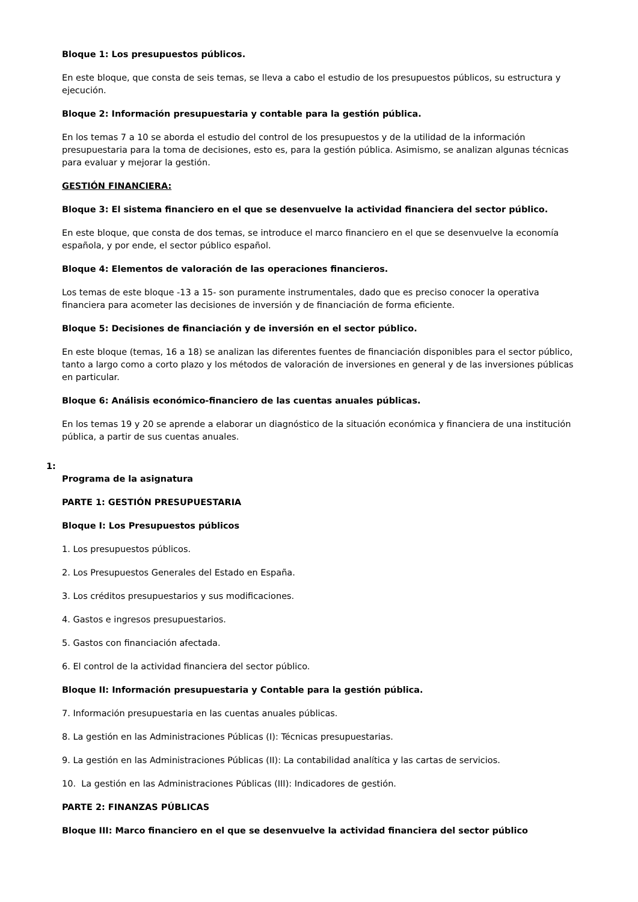Bloque 1: Los presupuestos públicos.
En este bloque, que consta de seis temas, se lleva a cabo el estudio de los presupuestos públicos, su estructura y ejecución.
Bloque 2: Información presupuestaria y contable para la gestión pública.
En los temas 7 a 10 se aborda el estudio del control de los presupuestos y de la utilidad de la información presupuestaria para la toma de decisiones, esto es, para la gestión pública. Asimismo, se analizan algunas técnicas para evaluar y mejorar la gestión.
GESTIÓN FINANCIERA:
Bloque 3: El sistema financiero en el que se desenvuelve la actividad financiera del sector público.
En este bloque, que consta de dos temas, se introduce el marco financiero en el que se desenvuelve la economía española, y por ende, el sector público español.
Bloque 4: Elementos de valoración de las operaciones financieros.
Los temas de este bloque -13 a 15- son puramente instrumentales, dado que es preciso conocer la operativa financiera para acometer las decisiones de inversión y de financiación de forma eficiente.
Bloque 5: Decisiones de financiación y de inversión en el sector público.
En este bloque (temas, 16 a 18) se analizan las diferentes fuentes de financiación disponibles para el sector público, tanto a largo como a corto plazo y los métodos de valoración de inversiones en general y de las inversiones públicas en particular.
Bloque 6: Análisis económico-financiero de las cuentas anuales públicas.
En los temas 19 y 20 se aprende a elaborar un diagnóstico de la situación económica y financiera de una institución pública, a partir de sus cuentas anuales.
1:
Programa de la asignatura
PARTE 1: GESTIÓN PRESUPUESTARIA
Bloque I: Los Presupuestos públicos
1. Los presupuestos públicos.
2. Los Presupuestos Generales del Estado en España.
3. Los créditos presupuestarios y sus modificaciones.
4. Gastos e ingresos presupuestarios.
5. Gastos con financiación afectada.
6. El control de la actividad financiera del sector público.
Bloque II: Información presupuestaria y Contable para la gestión pública.
7. Información presupuestaria en las cuentas anuales públicas.
8. La gestión en las Administraciones Públicas (I): Técnicas presupuestarias.
9. La gestión en las Administraciones Públicas (II): La contabilidad analítica y las cartas de servicios.
10. La gestión en las Administraciones Públicas (III): Indicadores de gestión.
PARTE 2: FINANZAS PÚBLICAS
Bloque III: Marco financiero en el que se desenvuelve la actividad financiera del sector público